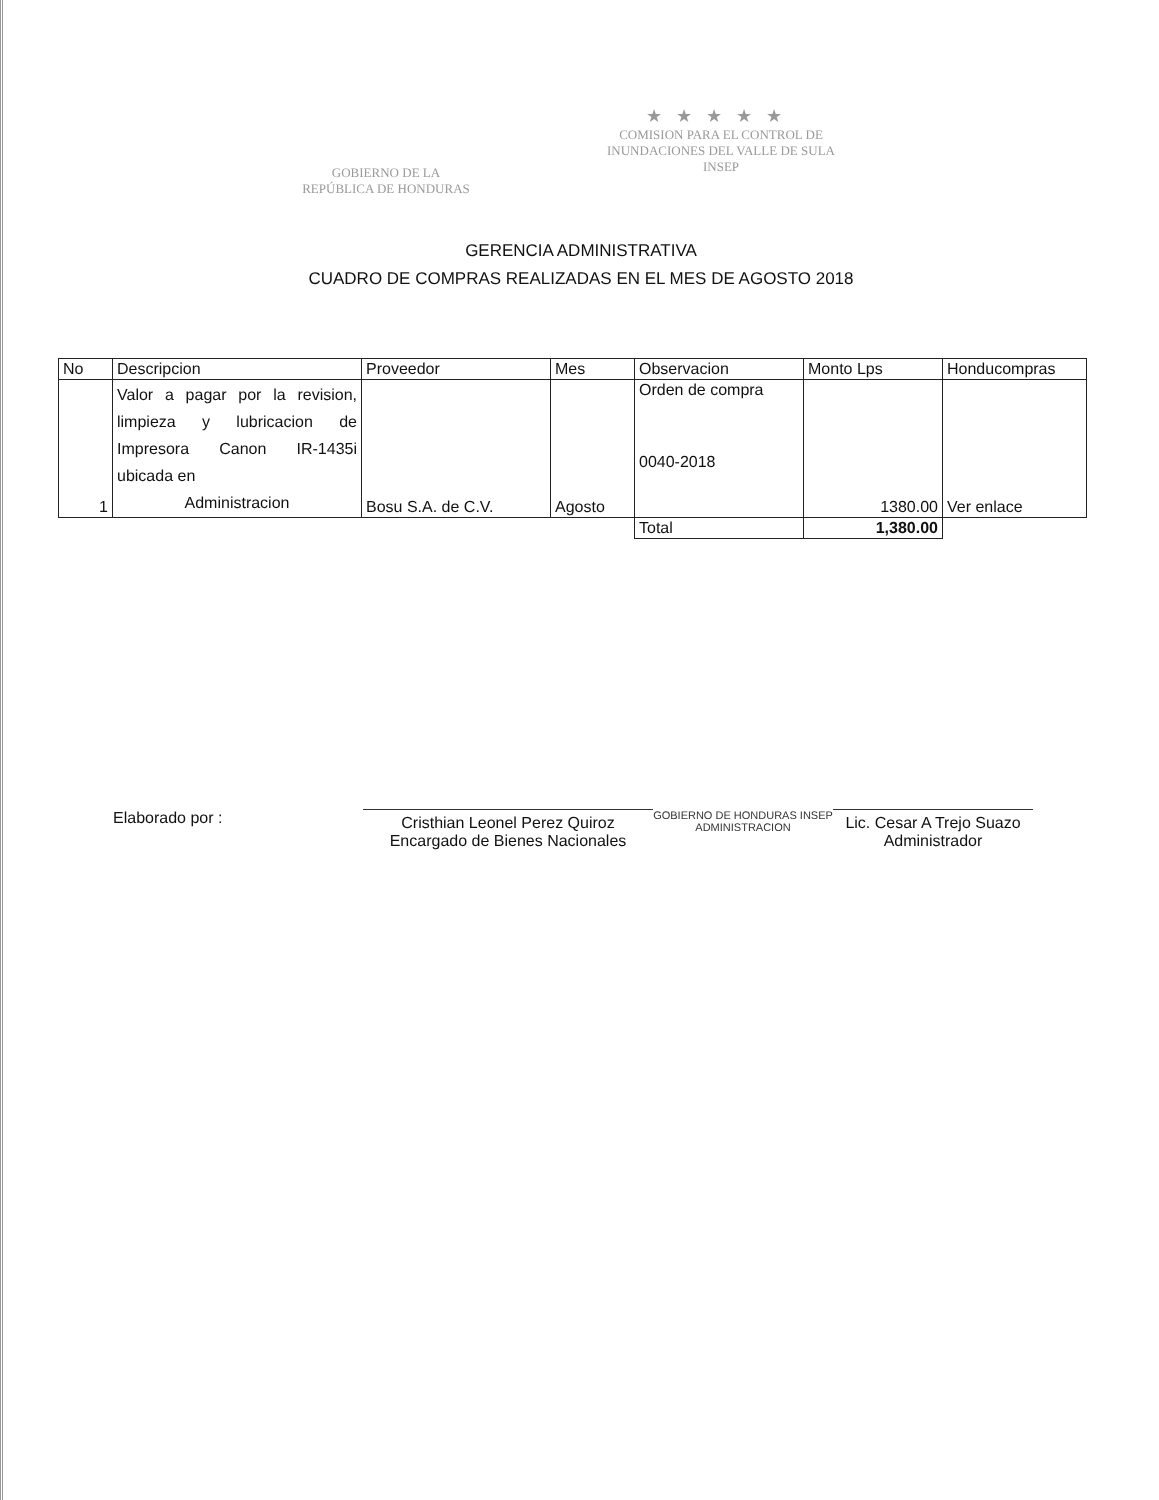GOBIERNO DE LA
REPÚBLICA DE HONDURAS
★★★★★
COMISION PARA EL CONTROL DE
INUNDACIONES DEL VALLE DE SULA
INSEP
GERENCIA ADMINISTRATIVA
CUADRO DE COMPRAS REALIZADAS EN EL MES DE AGOSTO 2018
| No | Descripcion | Proveedor | Mes | Observacion | Monto Lps | Honducompras |
| --- | --- | --- | --- | --- | --- | --- |
| 1 | Valor a pagar por la revision, limpieza y lubricacion de Impresora Canon IR-1435i ubicada en Administracion | Bosu S.A. de C.V. | Agosto | Orden de compra 0040-2018 | 1380.00 | Ver enlace |
| | | | | Total | 1,380.00 | |
Elaborado por :
Cristhian Leonel Perez Quiroz
Encargado de Bienes Nacionales
GOBIERNO DE HONDURAS INSEP ADMINISTRACION
Lic. Cesar A Trejo Suazo
Administrador